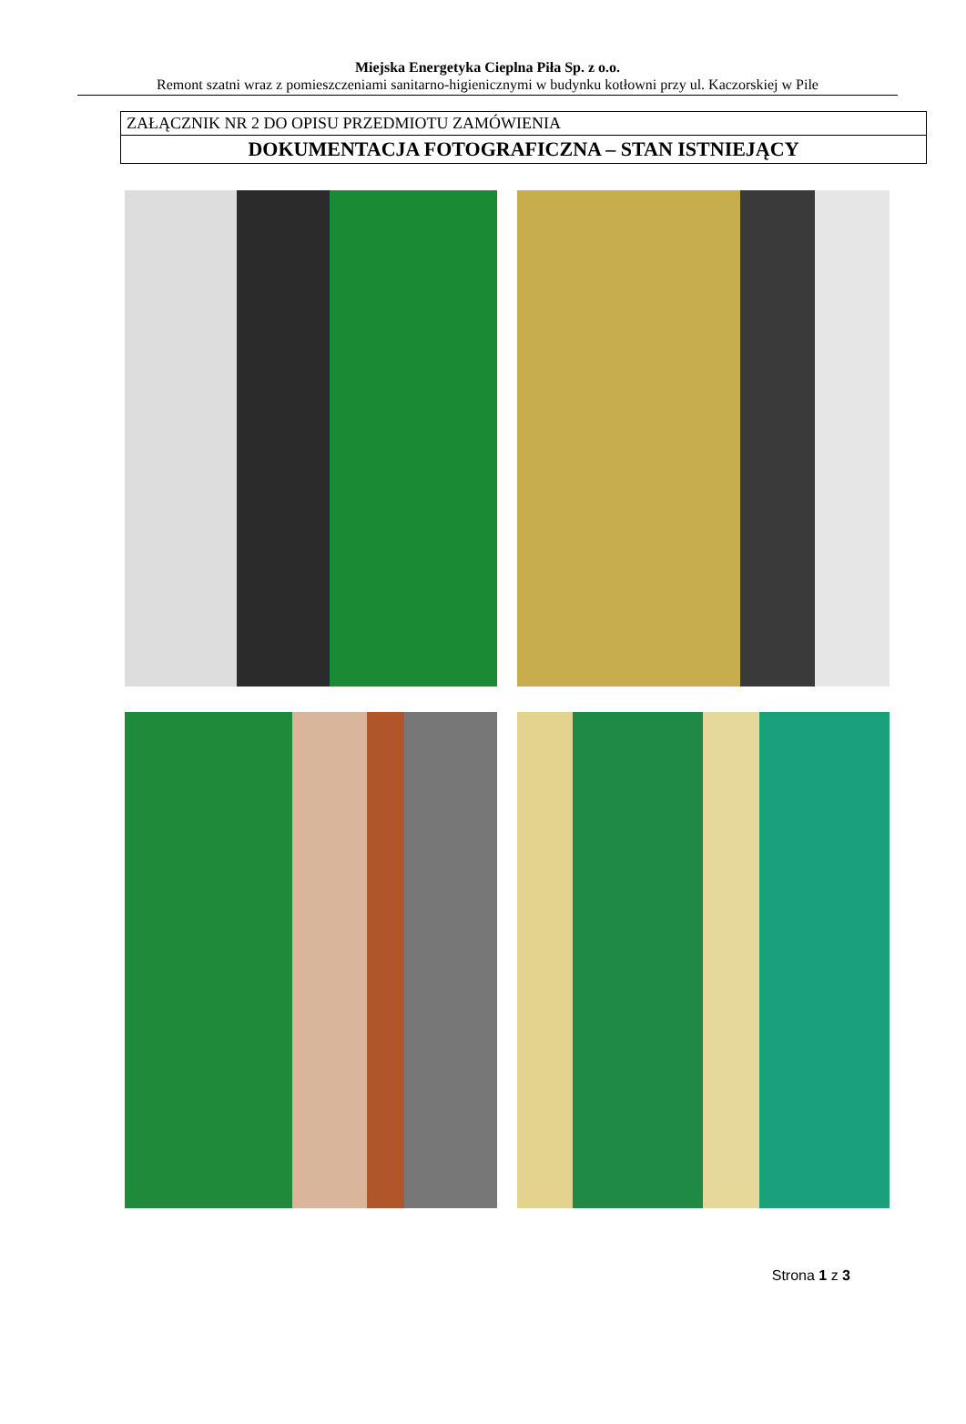Miejska Energetyka Cieplna Piła Sp. z o.o.
Remont szatni wraz z pomieszczeniami sanitarno-higienicznymi w budynku kotłowni przy ul. Kaczorskiej w Pile
ZAŁĄCZNIK NR 2 DO OPISU PRZEDMIOTU ZAMÓWIENIA
DOKUMENTACJA FOTOGRAFICZNA – STAN ISTNIEJĄCY
Strona 1 z 3